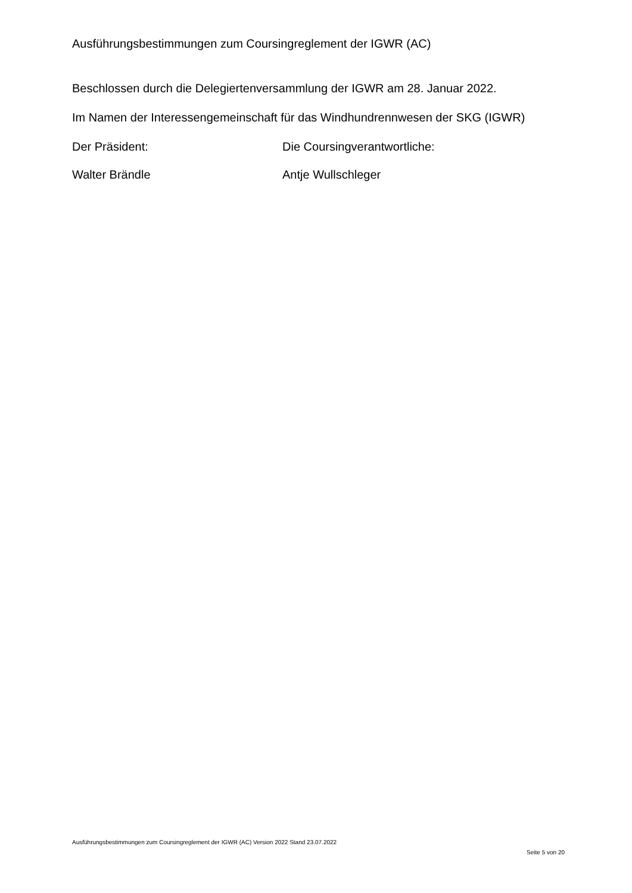Ausführungsbestimmungen zum Coursingreglement der IGWR (AC)
Beschlossen durch die Delegiertenversammlung der IGWR am 28. Januar 2022.
Im Namen der Interessengemeinschaft für das Windhundrennwesen der SKG (IGWR)
Der Präsident: Die Coursingverantwortliche:
Walter Brändle Antje Wullschleger
Ausführungsbestimmungen zum Coursingreglement der IGWR (AC) Version 2022 Stand 23.07.2022
Seite 5 von 20